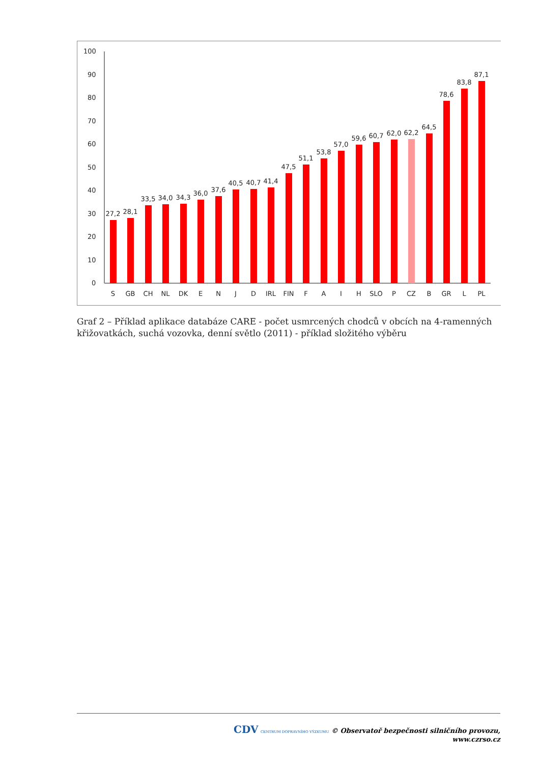100
90
80
70
60
50
40
30
20
10
0
27,2
28,1
33,5
34,0
34,3
36,0
37,6
40,5
40,7
41,4
47,5
51,1
53,8
57,0
59,6
60,7
62,0
62,2
64,5
78,6
83,8
87,1
S
GB
CH
NL
DK
E
N
J
D
IRL
FIN
F
A
I
H
SLO
P
CZ
B
GR
L
PL
Graf 2 – Příklad aplikace databáze CARE - počet usmrcených chodců v obcích na 4-ramenných křižovatkách, suchá vozovka, denní světlo (2011) - příklad složitého výběru
CDV CENTRUM DOPRAVNÍHO VÝZKUMU © Observatoř bezpečnosti silničního provozu, www.czrso.cz